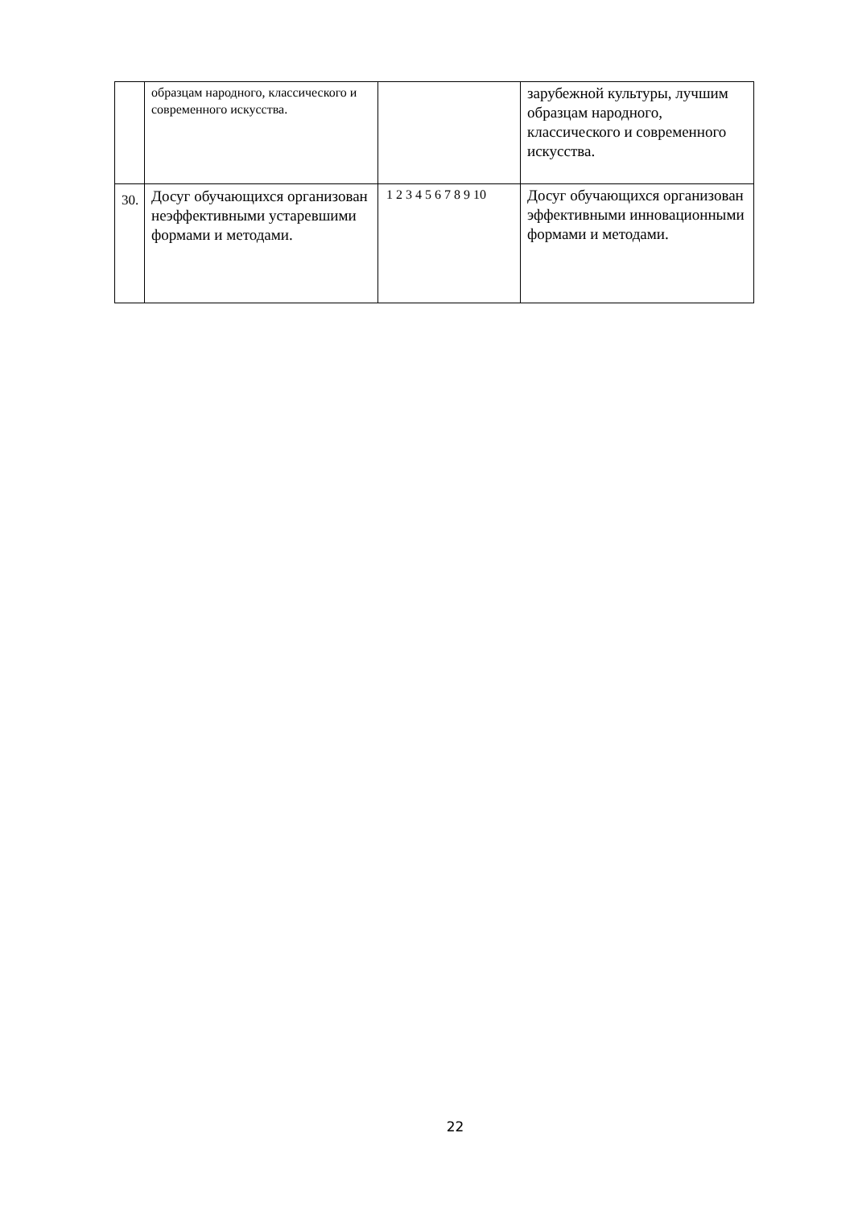| | образцам народного, классического и современного искусства. | | зарубежной культуры, лучшим образцам народного, классического и современного искусства. |
| 30. | Досуг обучающихся организован неэффективными устаревшими формами и методами. | 1 2 3 4 5 6 7 8 9 10 | Досуг обучающихся организован эффективными инновационными формами и методами. |
22